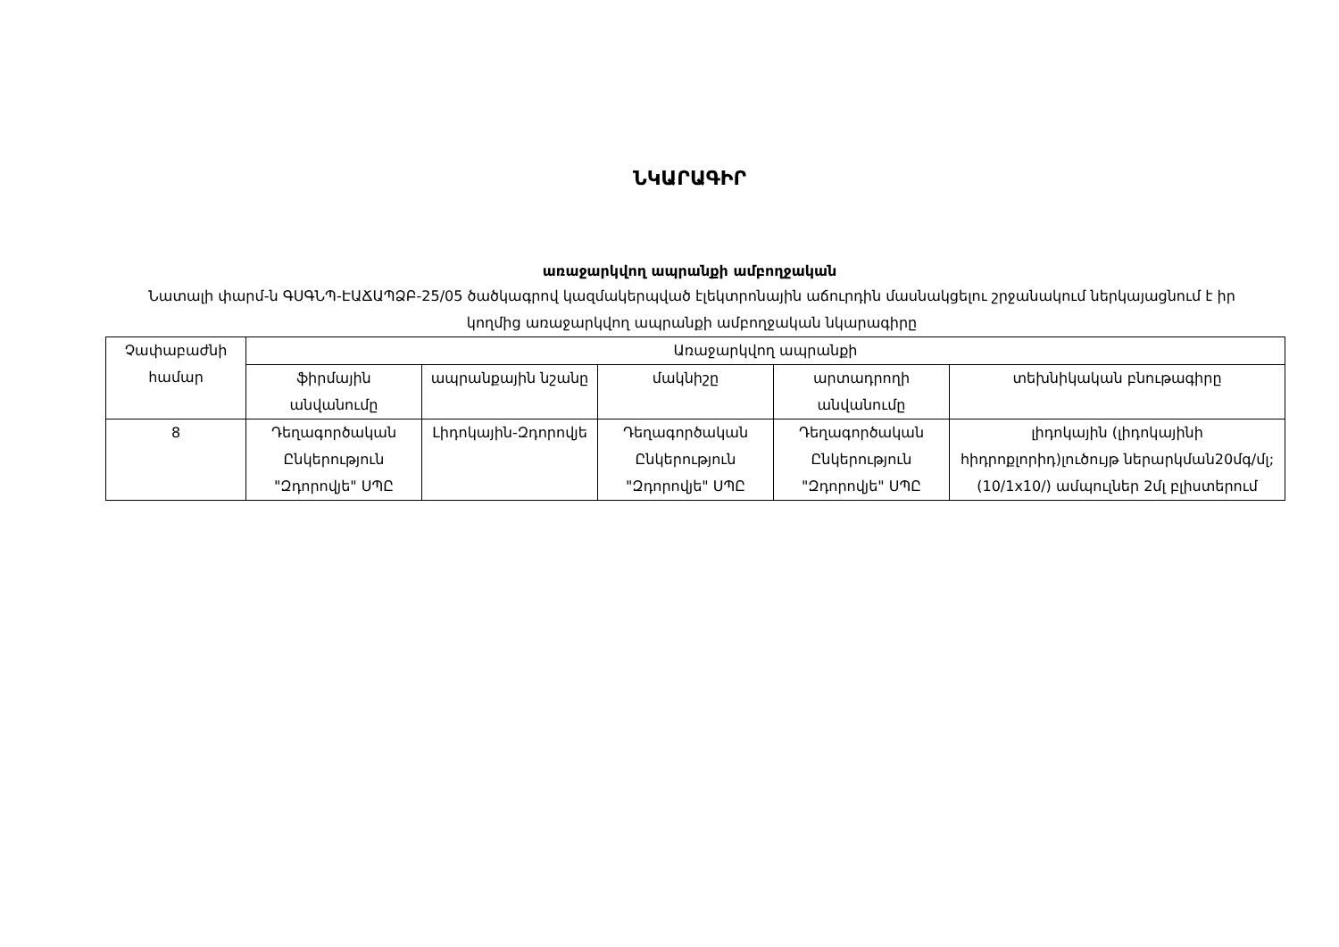ՆԿԱՐԱԳԻՐ
առաջարկվող ապրանքի ամբողջական
Նատալի փարմ-ն ԳՍԳՆՊ-ԷԱՃԱՊՁԲ-25/05 ծածկագրով կազմակերպված էլեկտրոնային աճուրդին մասնակցելու շրջանակում ներկայացնում է իր կողմից առաջարկվող ապրանքի ամբողջական նկարագիրը
| Չափաբաժնի համար | Առաջարկվող ապրանքի | | | | |
| | ֆիրմային անվանումը | ապրանքային նշանը | մակնիշը | արտադրողի անվանումը | տեխնիկական բնութագիրը |
| 8 | Դեղագործական Ընկերություն "Զդորովյե" ՍՊԸ | Լիդոկային-Զդորովյե | Դեղագործական Ընկերություն "Զդորովյե" ՍՊԸ | Դեղագործական Ընկերություն "Զդորովյե" ՍՊԸ | լիդոկային (լիդոկայինի հիդրոքլորիդ)լուծույթ ներարկման20մգ/մլ; (10/1x10/) ամպուլներ 2մլ բլիստերում |